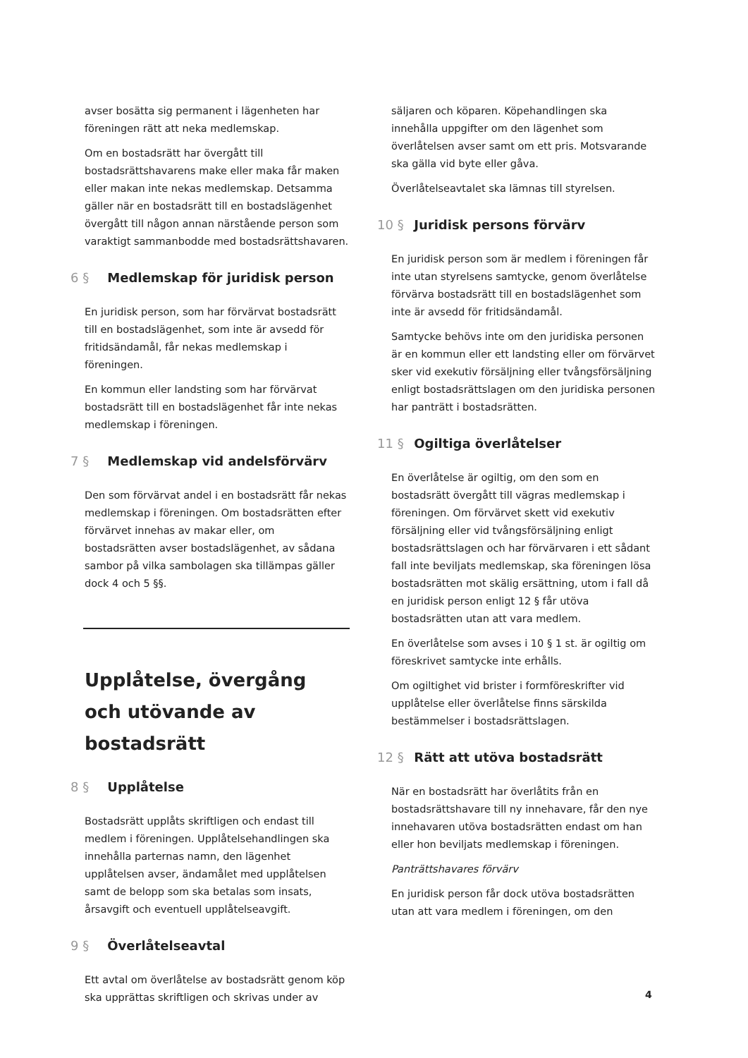avser bosätta sig permanent i lägenheten har föreningen rätt att neka medlemskap.
Om en bostadsrätt har övergått till bostadsrättshavarens make eller maka får maken eller makan inte nekas medlemskap. Detsamma gäller när en bostadsrätt till en bostadslägenhet övergått till någon annan närstående person som varaktigt sammanbodde med bostadsrättshavaren.
6 § Medlemskap för juridisk person
En juridisk person, som har förvärvat bostadsrätt till en bostadslägenhet, som inte är avsedd för fritidsändamål, får nekas medlemskap i föreningen.
En kommun eller landsting som har förvärvat bostadsrätt till en bostadslägenhet får inte nekas medlemskap i föreningen.
7 § Medlemskap vid andelsförvärv
Den som förvärvat andel i en bostadsrätt får nekas medlemskap i föreningen. Om bostadsrätten efter förvärvet innehas av makar eller, om bostadsrätten avser bostadslägenhet, av sådana sambor på vilka sambolagen ska tillämpas gäller dock 4 och 5 §§.
Upplåtelse, övergång och utövande av bostadsrätt
8 § Upplåtelse
Bostadsrätt upplåts skriftligen och endast till medlem i föreningen. Upplåtelsehandlingen ska innehålla parternas namn, den lägenhet upplåtelsen avser, ändamålet med upplåtelsen samt de belopp som ska betalas som insats, årsavgift och eventuell upplåtelseavgift.
9 § Överlåtelseavtal
Ett avtal om överlåtelse av bostadsrätt genom köp ska upprättas skriftligen och skrivas under av
säljaren och köparen. Köpehandlingen ska innehålla uppgifter om den lägenhet som överlåtelsen avser samt om ett pris. Motsvarande ska gälla vid byte eller gåva.
Överlåtelseavtalet ska lämnas till styrelsen.
10 § Juridisk persons förvärv
En juridisk person som är medlem i föreningen får inte utan styrelsens samtycke, genom överlåtelse förvärva bostadsrätt till en bostadslägenhet som inte är avsedd för fritidsändamål.
Samtycke behövs inte om den juridiska personen är en kommun eller ett landsting eller om förvärvet sker vid exekutiv försäljning eller tvångsförsäljning enligt bostadsrättslagen om den juridiska personen har panträtt i bostadsrätten.
11 § Ogiltiga överlåtelser
En överlåtelse är ogiltig, om den som en bostadsrätt övergått till vägras medlemskap i föreningen. Om förvärvet skett vid exekutiv försäljning eller vid tvångsförsäljning enligt bostadsrättslagen och har förvärvaren i ett sådant fall inte beviljats medlemskap, ska föreningen lösa bostadsrätten mot skälig ersättning, utom i fall då en juridisk person enligt 12 § får utöva bostadsrätten utan att vara medlem.
En överlåtelse som avses i 10 § 1 st. är ogiltig om föreskrivet samtycke inte erhålls.
Om ogiltighet vid brister i formföreskrifter vid upplåtelse eller överlåtelse finns särskilda bestämmelser i bostadsrättslagen.
12 § Rätt att utöva bostadsrätt
När en bostadsrätt har överlåtits från en bostadsrättshavare till ny innehavare, får den nye innehavaren utöva bostadsrätten endast om han eller hon beviljats medlemskap i föreningen.
Panträttshavares förvärv
En juridisk person får dock utöva bostadsrätten utan att vara medlem i föreningen, om den
4